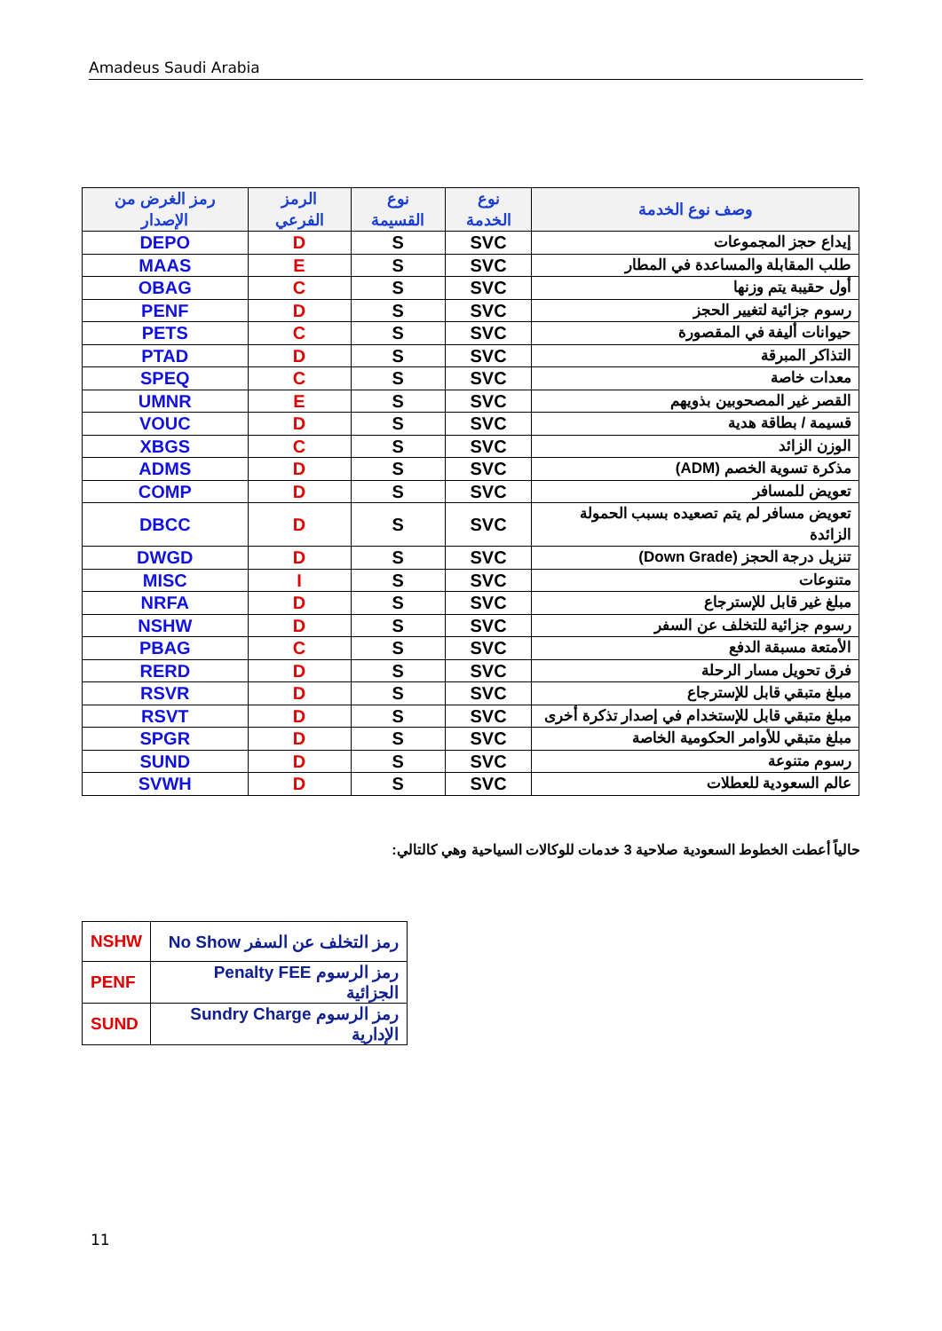Amadeus Saudi Arabia
| رمز الغرض من الإصدار | الرمز الفرعي | نوع القسيمة | نوع الخدمة | وصف نوع الخدمة |
| --- | --- | --- | --- | --- |
| DEPO | D | S | SVC | إيداع حجز المجموعات |
| MAAS | E | S | SVC | طلب المقابلة والمساعدة في المطار |
| OBAG | C | S | SVC | أول حقيبة يتم وزنها |
| PENF | D | S | SVC | رسوم جزائية لتغيير الحجز |
| PETS | C | S | SVC | حيوانات أليفة في المقصورة |
| PTAD | D | S | SVC | التذاكر المبرقة |
| SPEQ | C | S | SVC | معدات خاصة |
| UMNR | E | S | SVC | القصر غير المصحوبين بذويهم |
| VOUC | D | S | SVC | قسيمة / بطاقة هدية |
| XBGS | C | S | SVC | الوزن الزائد |
| ADMS | D | S | SVC | مذكرة تسوية الخصم (ADM) |
| COMP | D | S | SVC | تعويض للمسافر |
| DBCC | D | S | SVC | تعويض مسافر لم يتم تصعيده بسبب الحمولة الزائدة |
| DWGD | D | S | SVC | تنزيل درجة الحجز (Down Grade) |
| MISC | I | S | SVC | متنوعات |
| NRFA | D | S | SVC | مبلغ غير قابل للإسترجاع |
| NSHW | D | S | SVC | رسوم جزائية للتخلف عن السفر |
| PBAG | C | S | SVC | الأمتعة مسبقة الدفع |
| RERD | D | S | SVC | فرق تحويل مسار الرحلة |
| RSVR | D | S | SVC | مبلغ متبقي قابل للإسترجاع |
| RSVT | D | S | SVC | مبلغ متبقي قابل للإستخدام في إصدار تذكرة أخرى |
| SPGR | D | S | SVC | مبلغ متبقي للأوامر الحكومية الخاصة |
| SUND | D | S | SVC | رسوم متنوعة |
| SVWH | D | S | SVC | عالم السعودية للعطلات |
حالياً أعطت الخطوط السعودية صلاحية 3 خدمات للوكالات السياحية وهي كالتالي:
| NSHW | No Show رمز التخلف عن السفر |
| PENF | Penalty FEE رمز الرسوم الجزائية |
| SUND | Sundry Charge رمز الرسوم الإدارية |
11